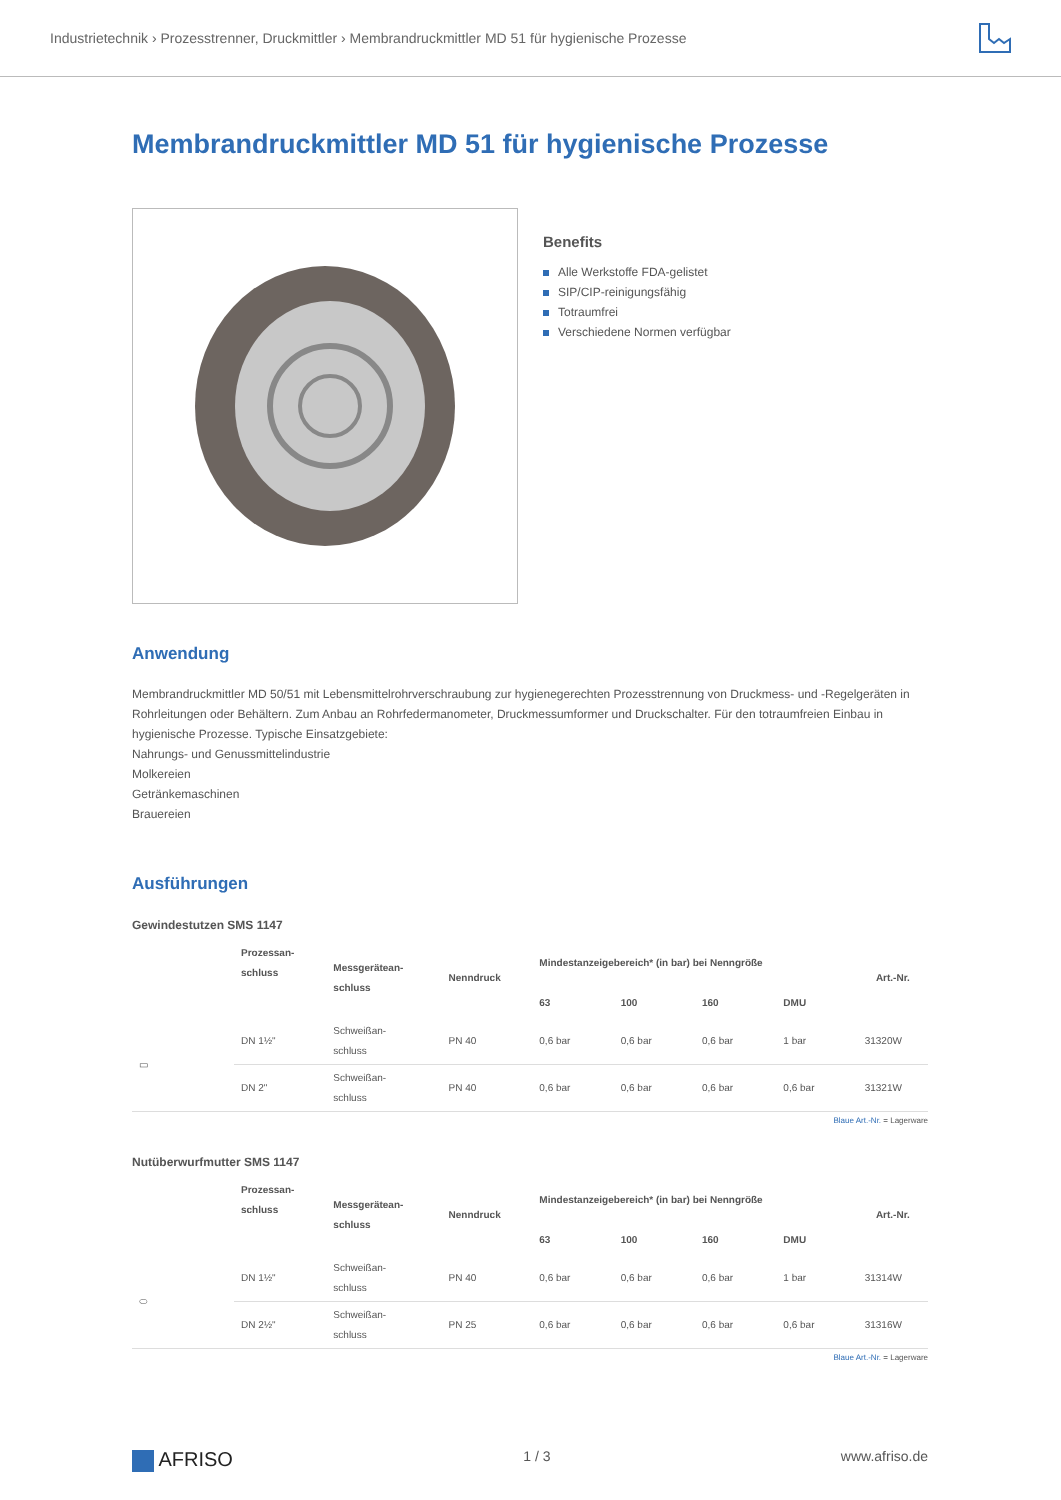Industrietechnik › Prozesstrenner, Druckmittler › Membrandruckmittler MD 51 für hygienische Prozesse
Membrandruckmittler MD 51 für hygienische Prozesse
Benefits
Alle Werkstoffe FDA-gelistet
SIP/CIP-reinigungsfähig
Totraumfrei
Verschiedene Normen verfügbar
Anwendung
Membrandruckmittler MD 50/51 mit Lebensmittelrohrverschraubung zur hygienegerechten Prozesstrennung von Druckmess- und -Regelgeräten in Rohrleitungen oder Behältern. Zum Anbau an Rohrfedermanometer, Druckmessumformer und Druckschalter. Für den totraumfreien Einbau in hygienische Prozesse. Typische Einsatzgebiete:
Nahrungs- und Genussmittelindustrie
Molkereien
Getränkemaschinen
Brauereien
Ausführungen
Gewindestutzen SMS 1147
| | Prozessan- schluss | Messgerätean- schluss | Nenndruck | Mindestanzeigebereich* (in bar) bei Nenngröße | | | | Art.-Nr. |
| --- | --- | --- | --- | --- | --- | --- | --- | --- |
| | | | | 63 | 100 | 160 | DMU | |
| ▭ | DN 1½" | Schweißan- schluss | PN 40 | 0,6 bar | 0,6 bar | 0,6 bar | 1 bar | 31320W |
| | DN 2" | Schweißan- schluss | PN 40 | 0,6 bar | 0,6 bar | 0,6 bar | 0,6 bar | 31321W |
Blaue Art.-Nr. = Lagerware
Nutüberwurfmutter SMS 1147
| | Prozessan- schluss | Messgerätean- schluss | Nenndruck | Mindestanzeigebereich* (in bar) bei Nenngröße | | | | Art.-Nr. |
| --- | --- | --- | --- | --- | --- | --- | --- | --- |
| | | | | 63 | 100 | 160 | DMU | |
| ⬭ | DN 1½" | Schweißan- schluss | PN 40 | 0,6 bar | 0,6 bar | 0,6 bar | 1 bar | 31314W |
| | DN 2½" | Schweißan- schluss | PN 25 | 0,6 bar | 0,6 bar | 0,6 bar | 0,6 bar | 31316W |
Blaue Art.-Nr. = Lagerware
AFRISO 1 / 3 www.afriso.de